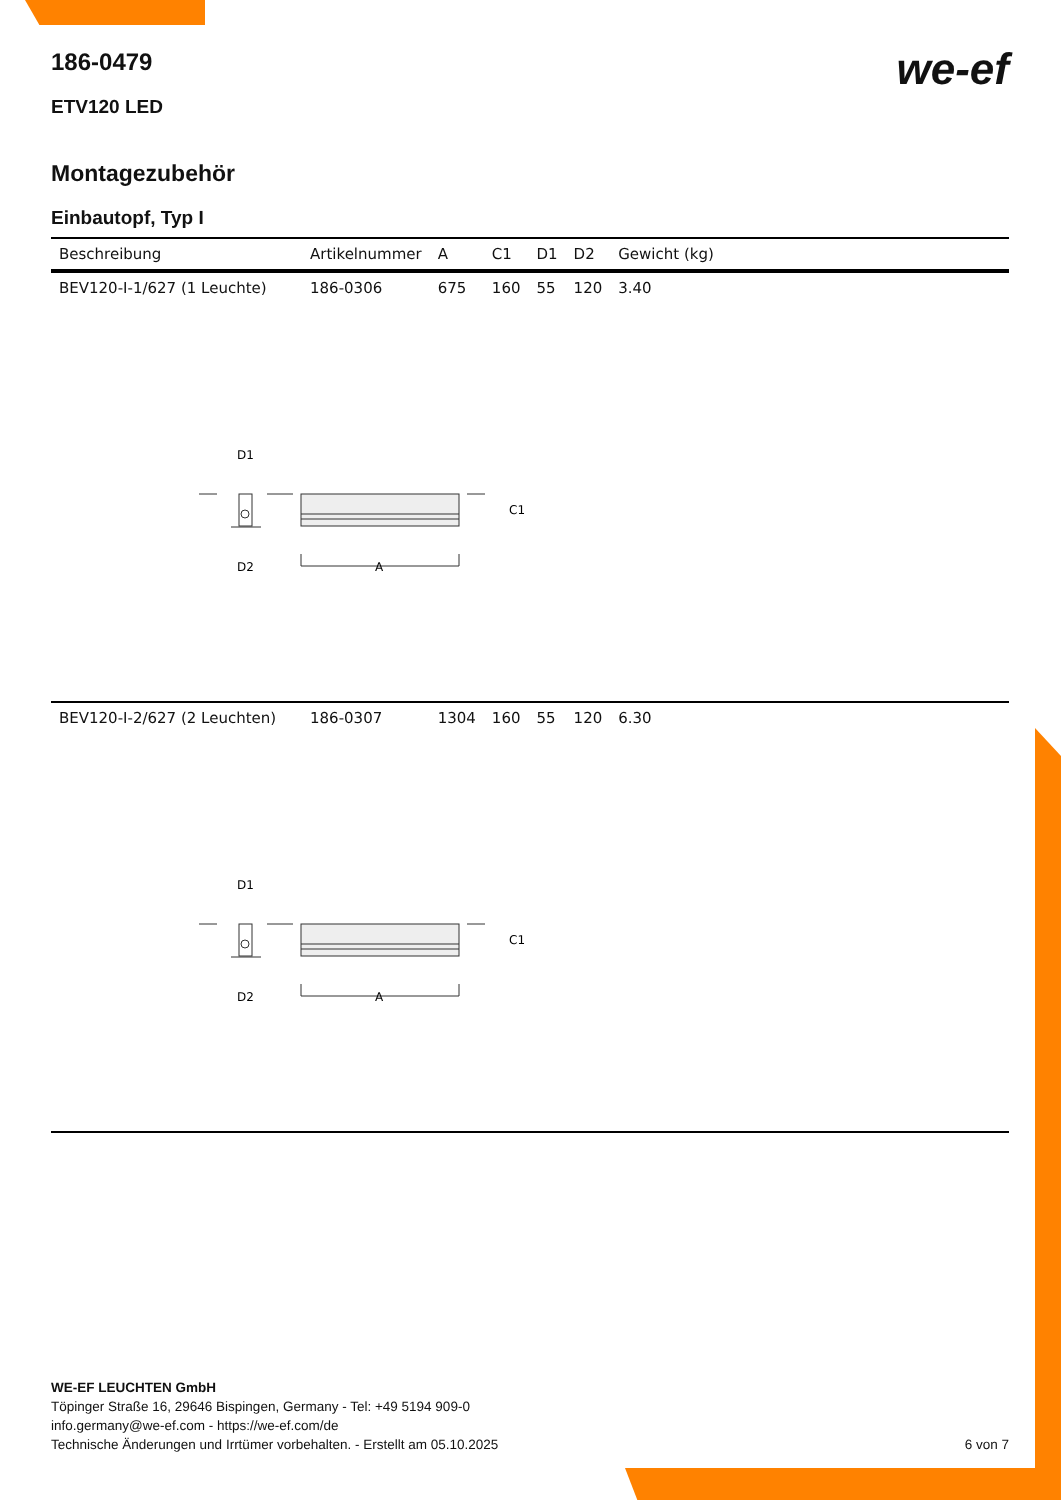we-ef
186-0479
ETV120 LED
Montagezubehör
Einbautopf, Typ I
| Beschreibung | Artikelnummer | A | C1 | D1 | D2 | Gewicht (kg) |
| --- | --- | --- | --- | --- | --- | --- |
| BEV120-I-1/627 (1 Leuchte) | 186-0306 | 675 | 160 | 55 | 120 | 3.40 |
| D1 C1 D2 A | | | | | | |
| BEV120-I-2/627 (2 Leuchten) | 186-0307 | 1304 | 160 | 55 | 120 | 6.30 |
| D1 C1 D2 A | | | | | | |
WE-EF LEUCHTEN GmbH
Töpinger Straße 16, 29646 Bispingen, Germany - Tel: +49 5194 909-0
info.germany@we-ef.com - https://we-ef.com/de
Technische Änderungen und Irrtümer vorbehalten. - Erstellt am 05.10.2025 6 von 7